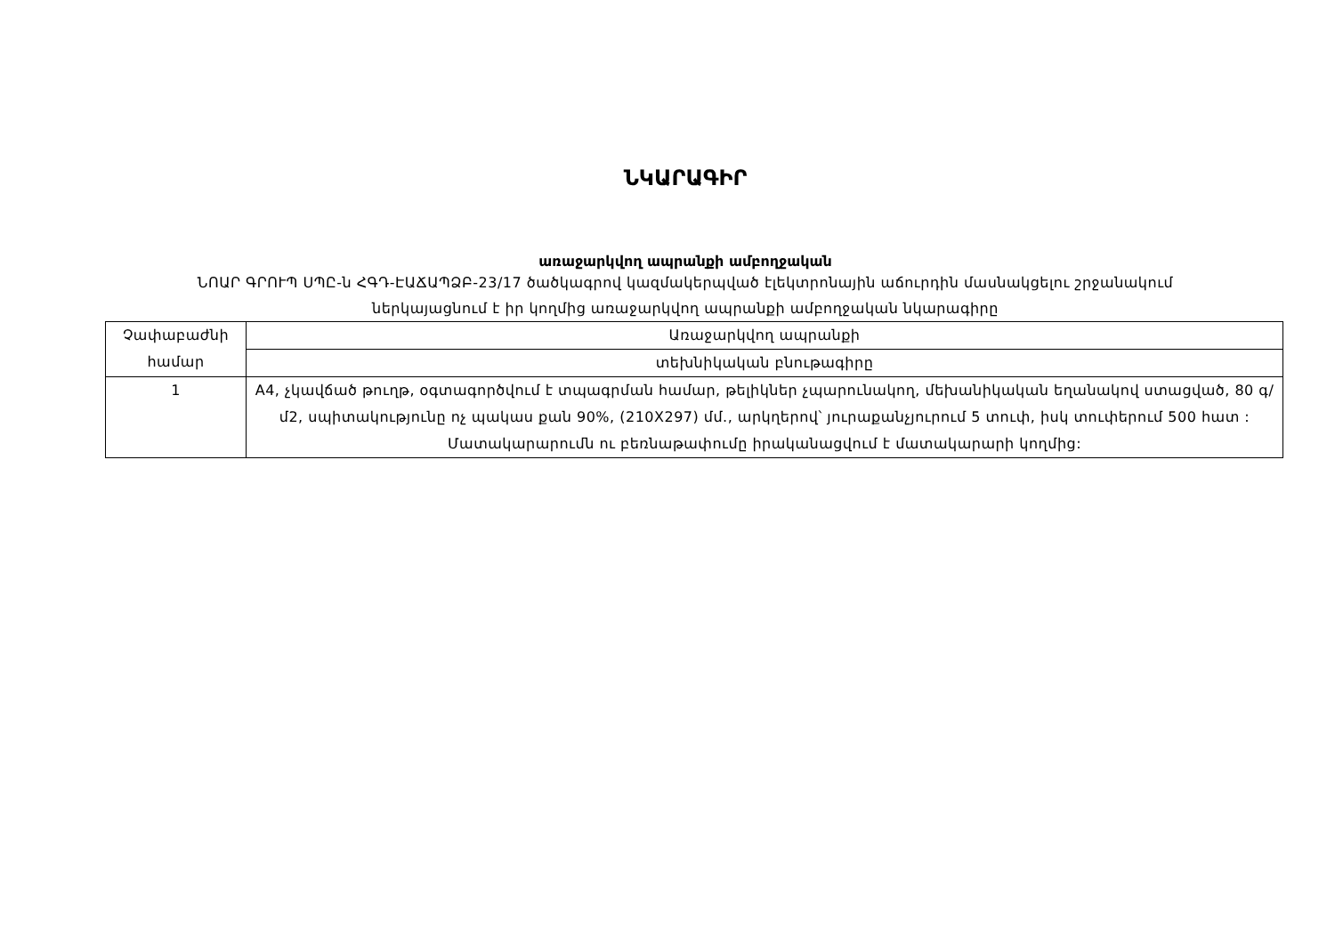ՆԿԱՐԱԳԻՐ
առաջարկվող ապրանքի ամբողջական
ՆՈԱՐ ԳՐՈՒՊ ՍՊԸ-ն ՀԳԴ-ԷԱՃԱՊՁԲ-23/17 ծածկագրով կազմակերպված էլեկտրոնային աճուրդին մասնակցելու շրջանակում
ներկայացնում է իր կողմից առաջարկվող ապրանքի ամբողջական նկարագիրը
| Չափաբաժնի համար | Առաջարկվող ապրանքի |
| | տեխնիկական բնութագիրը |
| 1 | A4, չկավճած թուղթ, օգտագործվում է տպագրման համար, թելիկներ չպարունակող, մեխանիկական եղանակով ստացված, 80 գ/մ2, սպիտակությունը ոչ պակաս քան 90%, (210X297) մմ., արկղերով՝ յուրաքանչյուրում 5 տուփ, իսկ տուփերում 500 հատ : Մատակարարումն ու բեռնաթափումը իրականացվում է մատակարարի կողմից: |